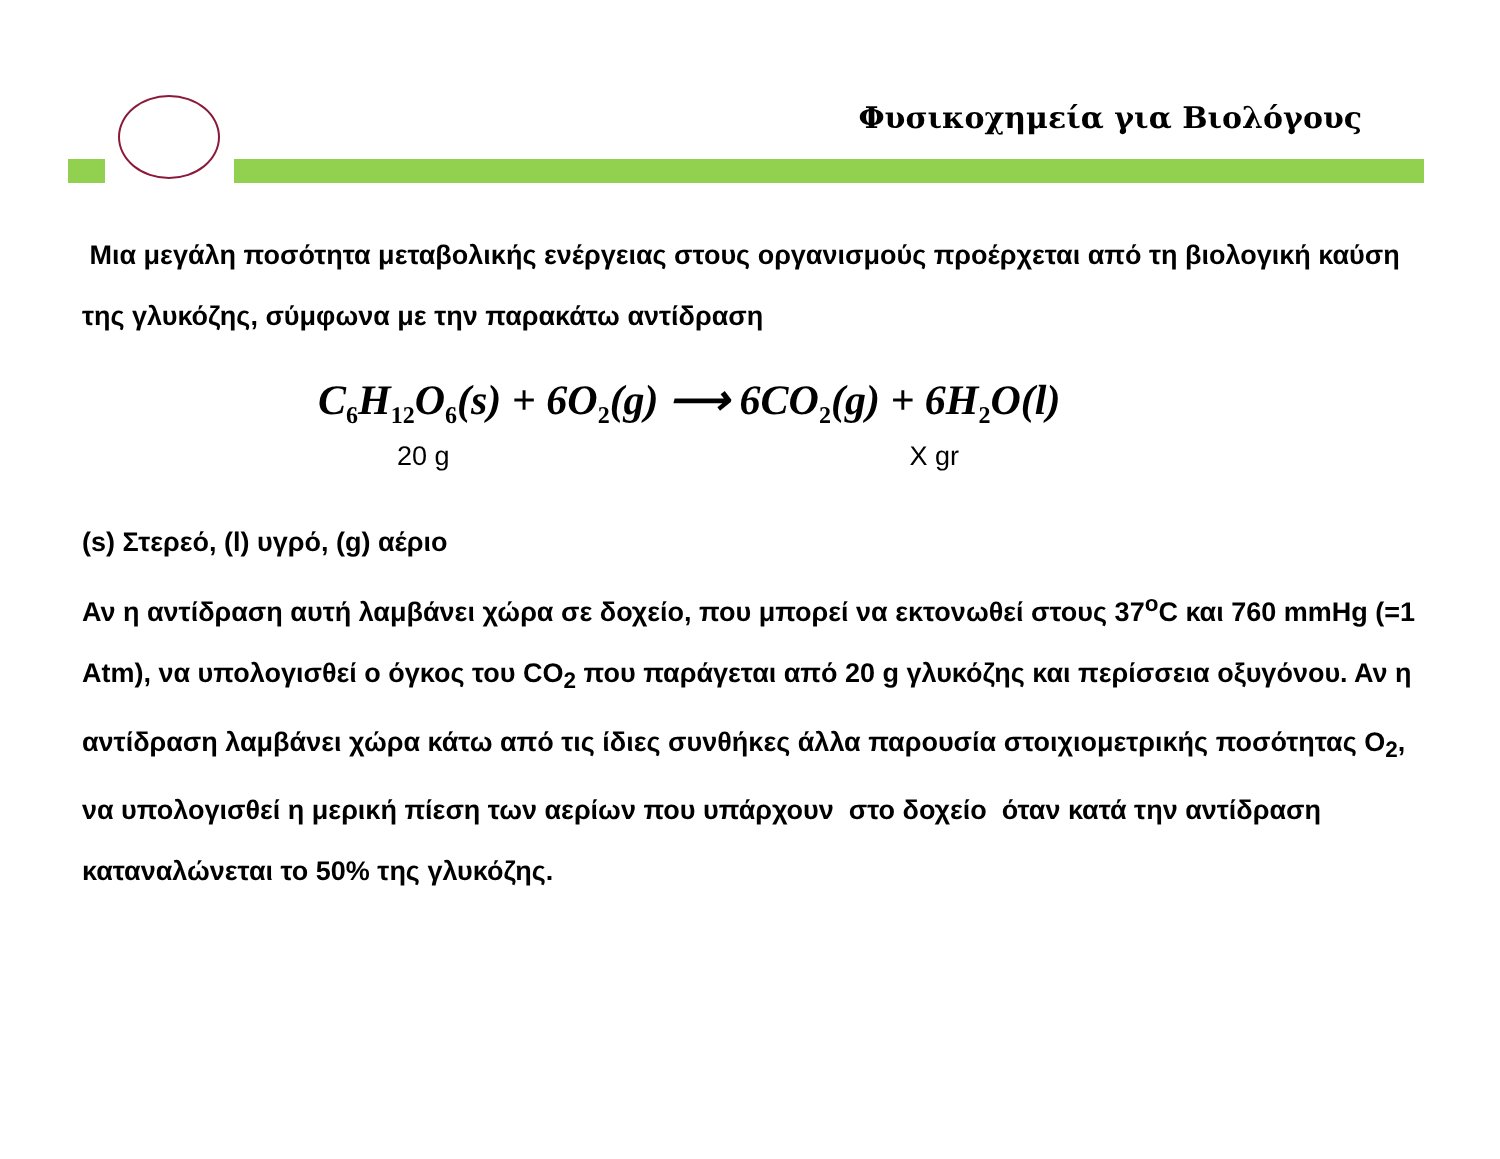Φυσικοχημεία για Βιολόγους
Μια μεγάλη ποσότητα μεταβολικής ενέργειας στους οργανισμούς προέρχεται από τη βιολογική καύση της γλυκόζης, σύμφωνα με την παρακάτω αντίδραση
C<sub>6</sub>H<sub>12</sub>O<sub>6</sub>(s) + 6O<sub>2</sub>(g) ⟶ 6CO<sub>2</sub>(g) + 6H<sub>2</sub>O(l)
20 g X gr
(s) Στερεό, (l) υγρό, (g) αέριο
Αν η αντίδραση αυτή λαμβάνει χώρα σε δοχείο, που μπορεί να εκτονωθεί στους 37<sup>o</sup>C και 760 mmHg (=1 Atm), να υπολογισθεί ο όγκος του CO<sub>2</sub> που παράγεται από 20 g γλυκόζης και περίσσεια οξυγόνου. Αν η αντίδραση λαμβάνει χώρα κάτω από τις ίδιες συνθήκες άλλα παρουσία στοιχιομετρικής ποσότητας O<sub>2</sub>, να υπολογισθεί η μερική πίεση των αερίων που υπάρχουν στο δοχείο όταν κατά την αντίδραση καταναλώνεται το 50% της γλυκόζης.